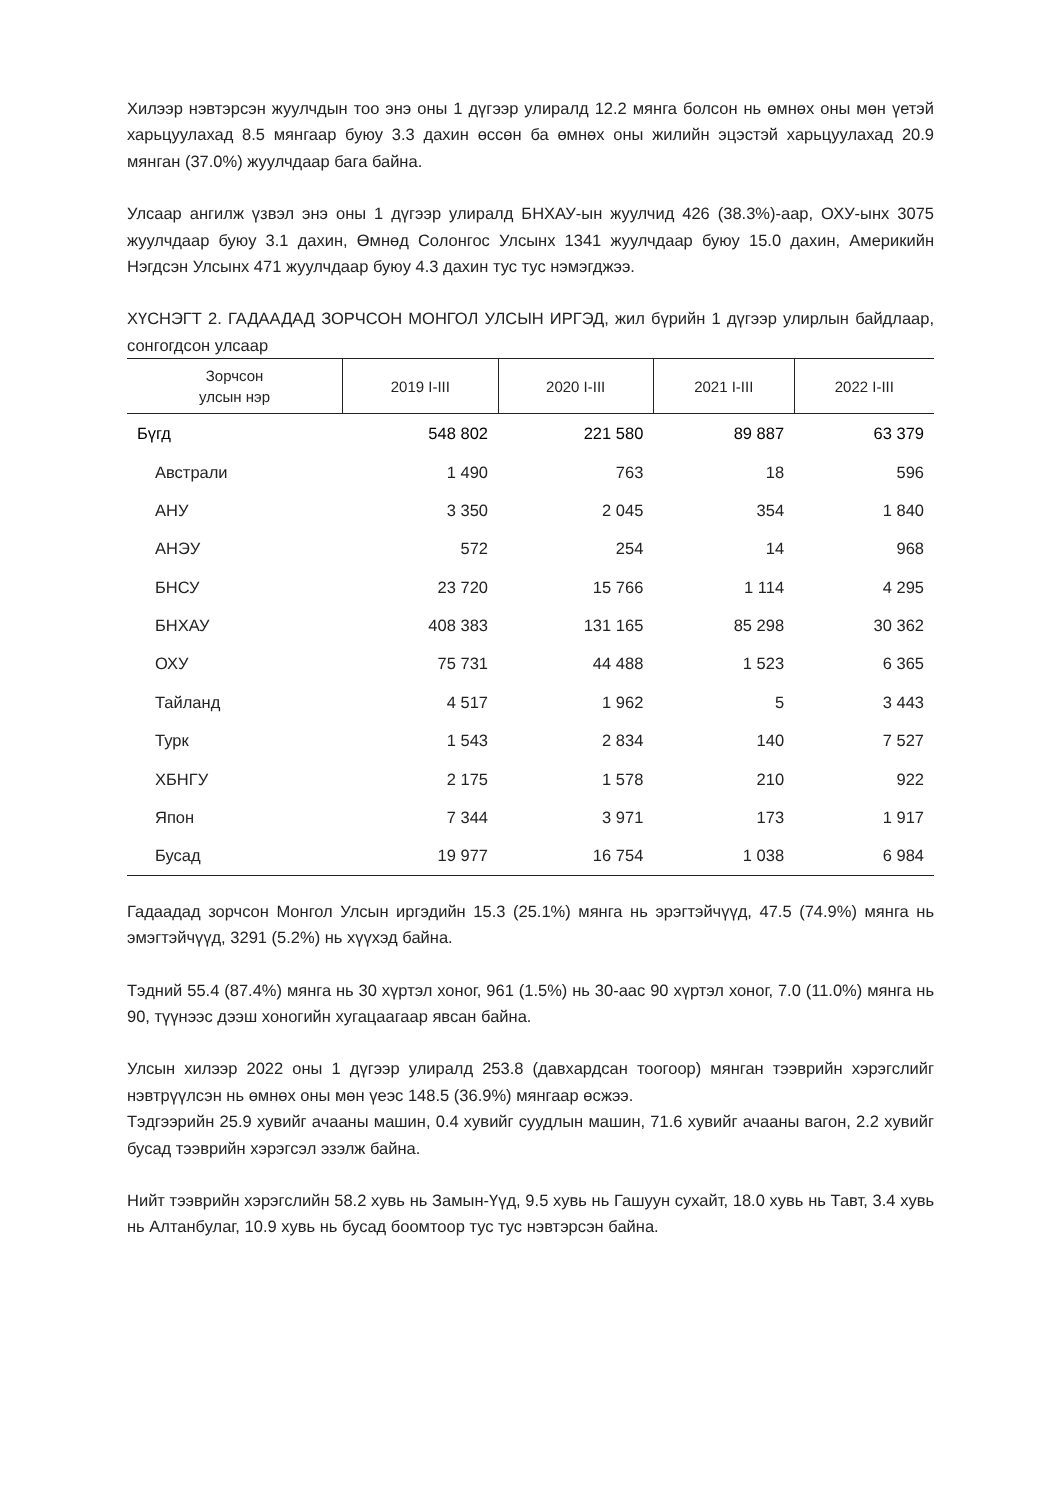Хилээр нэвтэрсэн жуулчдын тоо энэ оны 1 дүгээр улиралд 12.2 мянга болсон нь өмнөх оны мөн үетэй харьцуулахад 8.5 мянгаар буюу 3.3 дахин өссөн ба өмнөх оны жилийн эцэстэй харьцуулахад 20.9 мянган (37.0%) жуулчдаар бага байна.
Улсаар ангилж үзвэл энэ оны 1 дүгээр улиралд БНХАУ-ын жуулчид 426 (38.3%)-аар, ОХУ-ынх 3075 жуулчдаар буюу 3.1 дахин, Өмнөд Солонгос Улсынх 1341 жуулчдаар буюу 15.0 дахин, Америкийн Нэгдсэн Улсынх 471 жуулчдаар буюу 4.3 дахин тус тус нэмэгджээ.
ХҮСНЭГТ 2. ГАДААДАД ЗОРЧСОН МОНГОЛ УЛСЫН ИРГЭД, жил бүрийн 1 дүгээр улирлын байдлаар, сонгогдсон улсаар
| Зорчсон улсын нэр | 2019 I-III | 2020 I-III | 2021 I-III | 2022 I-III |
| --- | --- | --- | --- | --- |
| Бүгд | 548 802 | 221 580 | 89 887 | 63 379 |
| Австрали | 1 490 | 763 | 18 | 596 |
| АНУ | 3 350 | 2 045 | 354 | 1 840 |
| АНЭУ | 572 | 254 | 14 | 968 |
| БНСУ | 23 720 | 15 766 | 1 114 | 4 295 |
| БНХАУ | 408 383 | 131 165 | 85 298 | 30 362 |
| ОХУ | 75 731 | 44 488 | 1 523 | 6 365 |
| Тайланд | 4 517 | 1 962 | 5 | 3 443 |
| Турк | 1 543 | 2 834 | 140 | 7 527 |
| ХБНГУ | 2 175 | 1 578 | 210 | 922 |
| Япон | 7 344 | 3 971 | 173 | 1 917 |
| Бусад | 19 977 | 16 754 | 1 038 | 6 984 |
Гадаадад зорчсон Монгол Улсын иргэдийн 15.3 (25.1%) мянга нь эрэгтэйчүүд, 47.5 (74.9%) мянга нь эмэгтэйчүүд, 3291 (5.2%) нь хүүхэд байна.
Тэдний 55.4 (87.4%) мянга нь 30 хүртэл хоног, 961 (1.5%) нь 30-аас 90 хүртэл хоног, 7.0 (11.0%) мянга нь 90, түүнээс дээш хоногийн хугацаагаар явсан байна.
Улсын хилээр 2022 оны 1 дүгээр улиралд 253.8 (давхардсан тоогоор) мянган тээврийн хэрэгслийг нэвтрүүлсэн нь өмнөх оны мөн үеэс 148.5 (36.9%) мянгаар өсжээ.
Тэдгээрийн 25.9 хувийг ачааны машин, 0.4 хувийг суудлын машин, 71.6 хувийг ачааны вагон, 2.2 хувийг бусад тээврийн хэрэгсэл эзэлж байна.
Нийт тээврийн хэрэгслийн 58.2 хувь нь Замын-Үүд, 9.5 хувь нь Гашуун сухайт, 18.0 хувь нь Тавт, 3.4 хувь нь Алтанбулаг, 10.9 хувь нь бусад боомтоор тус тус нэвтэрсэн байна.